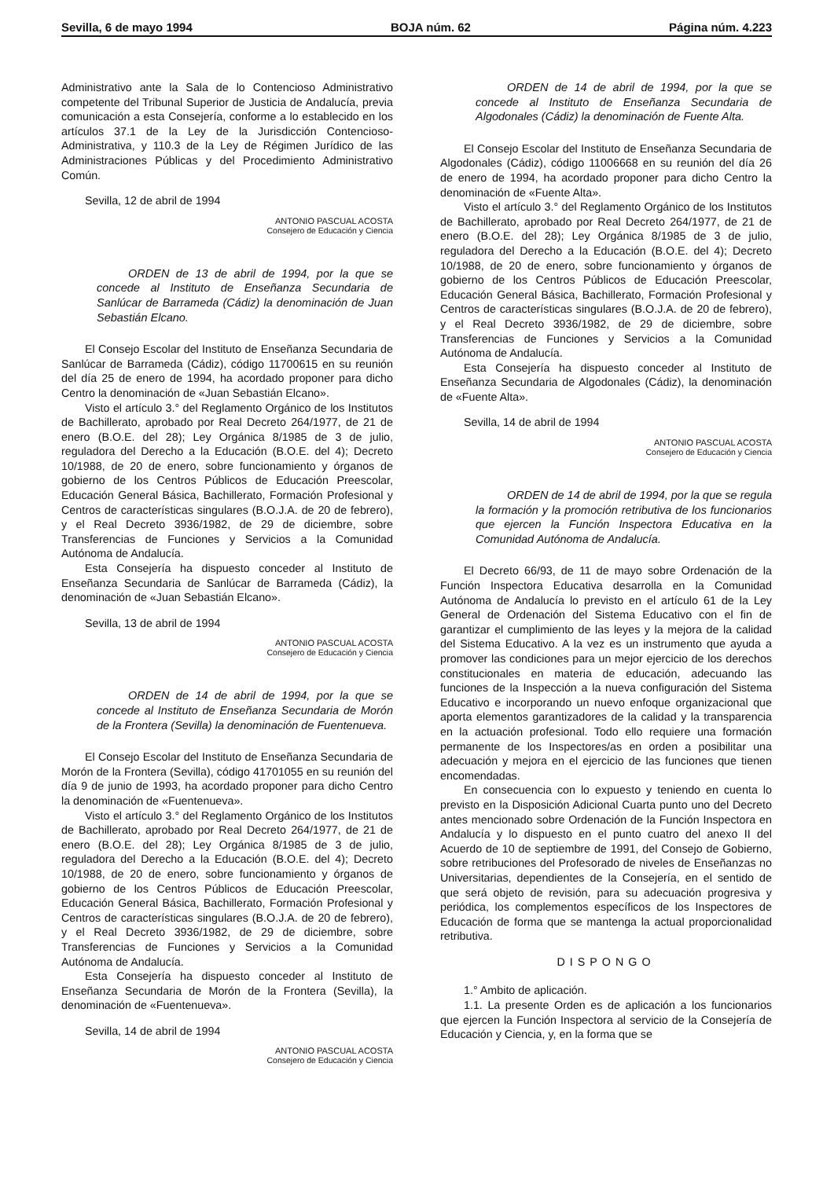Sevilla, 6 de mayo 1994 BOJA núm. 62 Página núm. 4.223
Administrativo ante la Sala de lo Contencioso Administrativo competente del Tribunal Superior de Justicia de Andalucía, previa comunicación a esta Consejería, conforme a lo establecido en los artículos 37.1 de la Ley de la Jurisdicción Contencioso-Administrativa, y 110.3 de la Ley de Régimen Jurídico de las Administraciones Públicas y del Procedimiento Administrativo Común.
Sevilla, 12 de abril de 1994
ANTONIO PASCUAL ACOSTA
Consejero de Educación y Ciencia
ORDEN de 13 de abril de 1994, por la que se concede al Instituto de Enseñanza Secundaria de Sanlúcar de Barrameda (Cádiz) la denominación de Juan Sebastián Elcano.
El Consejo Escolar del Instituto de Enseñanza Secundaria de Sanlúcar de Barrameda (Cádiz), código 11700615 en su reunión del día 25 de enero de 1994, ha acordado proponer para dicho Centro la denominación de «Juan Sebastián Elcano».
Visto el artículo 3.° del Reglamento Orgánico de los Institutos de Bachillerato, aprobado por Real Decreto 264/1977, de 21 de enero (B.O.E. del 28); Ley Orgánica 8/1985 de 3 de julio, reguladora del Derecho a la Educación (B.O.E. del 4); Decreto 10/1988, de 20 de enero, sobre funcionamiento y órganos de gobierno de los Centros Públicos de Educación Preescolar, Educación General Básica, Bachillerato, Formación Profesional y Centros de características singulares (B.O.J.A. de 20 de febrero), y el Real Decreto 3936/1982, de 29 de diciembre, sobre Transferencias de Funciones y Servicios a la Comunidad Autónoma de Andalucía.
Esta Consejería ha dispuesto conceder al Instituto de Enseñanza Secundaria de Sanlúcar de Barrameda (Cádiz), la denominación de «Juan Sebastián Elcano».
Sevilla, 13 de abril de 1994
ANTONIO PASCUAL ACOSTA
Consejero de Educación y Ciencia
ORDEN de 14 de abril de 1994, por la que se concede al Instituto de Enseñanza Secundaria de Morón de la Frontera (Sevilla) la denominación de Fuentenueva.
El Consejo Escolar del Instituto de Enseñanza Secundaria de Morón de la Frontera (Sevilla), código 41701055 en su reunión del día 9 de junio de 1993, ha acordado proponer para dicho Centro la denominación de «Fuentenueva».
Visto el artículo 3.° del Reglamento Orgánico de los Institutos de Bachillerato, aprobado por Real Decreto 264/1977, de 21 de enero (B.O.E. del 28); Ley Orgánica 8/1985 de 3 de julio, reguladora del Derecho a la Educación (B.O.E. del 4); Decreto 10/1988, de 20 de enero, sobre funcionamiento y órganos de gobierno de los Centros Públicos de Educación Preescolar, Educación General Básica, Bachillerato, Formación Profesional y Centros de características singulares (B.O.J.A. de 20 de febrero), y el Real Decreto 3936/1982, de 29 de diciembre, sobre Transferencias de Funciones y Servicios a la Comunidad Autónoma de Andalucía.
Esta Consejería ha dispuesto conceder al Instituto de Enseñanza Secundaria de Morón de la Frontera (Sevilla), la denominación de «Fuentenueva».
Sevilla, 14 de abril de 1994
ANTONIO PASCUAL ACOSTA
Consejero de Educación y Ciencia
ORDEN de 14 de abril de 1994, por la que se concede al Instituto de Enseñanza Secundaria de Algodonales (Cádiz) la denominación de Fuente Alta.
El Consejo Escolar del Instituto de Enseñanza Secundaria de Algodonales (Cádiz), código 11006668 en su reunión del día 26 de enero de 1994, ha acordado proponer para dicho Centro la denominación de «Fuente Alta».
Visto el artículo 3.° del Reglamento Orgánico de los Institutos de Bachillerato, aprobado por Real Decreto 264/1977, de 21 de enero (B.O.E. del 28); Ley Orgánica 8/1985 de 3 de julio, reguladora del Derecho a la Educación (B.O.E. del 4); Decreto 10/1988, de 20 de enero, sobre funcionamiento y órganos de gobierno de los Centros Públicos de Educación Preescolar, Educación General Básica, Bachillerato, Formación Profesional y Centros de características singulares (B.O.J.A. de 20 de febrero), y el Real Decreto 3936/1982, de 29 de diciembre, sobre Transferencias de Funciones y Servicios a la Comunidad Autónoma de Andalucía.
Esta Consejería ha dispuesto conceder al Instituto de Enseñanza Secundaria de Algodonales (Cádiz), la denominación de «Fuente Alta».
Sevilla, 14 de abril de 1994
ANTONIO PASCUAL ACOSTA
Consejero de Educación y Ciencia
ORDEN de 14 de abril de 1994, por la que se regula la formación y la promoción retributiva de los funcionarios que ejercen la Función Inspectora Educativa en la Comunidad Autónoma de Andalucía.
El Decreto 66/93, de 11 de mayo sobre Ordenación de la Función Inspectora Educativa desarrolla en la Comunidad Autónoma de Andalucía lo previsto en el artículo 61 de la Ley General de Ordenación del Sistema Educativo con el fin de garantizar el cumplimiento de las leyes y la mejora de la calidad del Sistema Educativo. A la vez es un instrumento que ayuda a promover las condiciones para un mejor ejercicio de los derechos constitucionales en materia de educación, adecuando las funciones de la Inspección a la nueva configuración del Sistema Educativo e incorporando un nuevo enfoque organizacional que aporta elementos garantizadores de la calidad y la transparencia en la actuación profesional. Todo ello requiere una formación permanente de los Inspectores/as en orden a posibilitar una adecuación y mejora en el ejercicio de las funciones que tienen encomendadas.
En consecuencia con lo expuesto y teniendo en cuenta lo previsto en la Disposición Adicional Cuarta punto uno del Decreto antes mencionado sobre Ordenación de la Función Inspectora en Andalucía y lo dispuesto en el punto cuatro del anexo II del Acuerdo de 10 de septiembre de 1991, del Consejo de Gobierno, sobre retribuciones del Profesorado de niveles de Enseñanzas no Universitarias, dependientes de la Consejería, en el sentido de que será objeto de revisión, para su adecuación progresiva y periódica, los complementos específicos de los Inspectores de Educación de forma que se mantenga la actual proporcionalidad retributiva.
DISPONGO
1.° Ambito de aplicación.
1.1. La presente Orden es de aplicación a los funcionarios que ejercen la Función Inspectora al servicio de la Consejería de Educación y Ciencia, y, en la forma que se